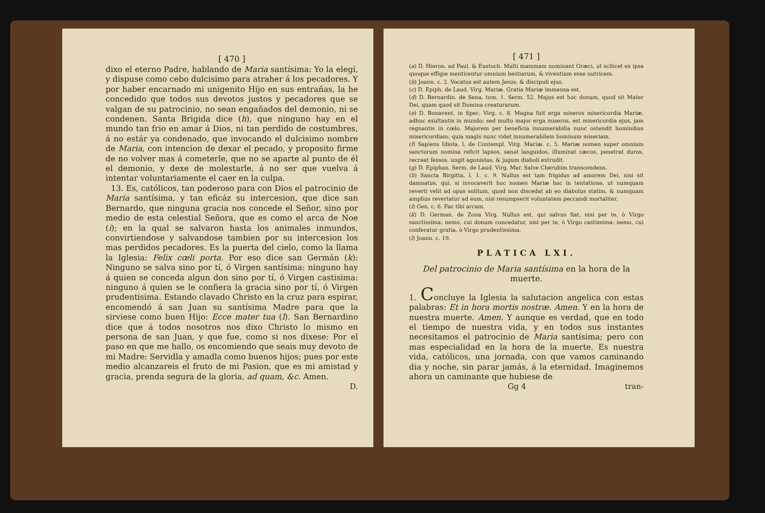[ 470 ]
dixo el eterno Padre, hablando de Maria santísima: Yo la elegí, y dispuse como cebo dulcisimo para atraher á los pecadores. Y por haber encarnado mi unigenito Hijo en sus entrañas, la he concedido que todos sus devotos justos y pecadores que se valgan de su patrocinio, no sean engañados del demonio, ni se condenen. Santa Brigida dice (h), que ninguno hay en el mundo tan frio en amar á Dios, ni tan perdido de costumbres, á no estár ya condenado, que invocando el dulcisimo nombre de Maria, con intencion de dexar el pecado, y proposito firme de no volver mas á cometerle, que no se aparte al punto de él el demonio, y dexe de molestarle, á no ser que vuelva á intentar voluntariamente el caer en la culpa.
13. Es, católicos, tan poderoso para con Dios el patrocinio de Maria santísima, y tan eficáz su intercesion, que dice san Bernardo, que ninguna gracia nos concede el Señor, sino por medio de esta celestial Señora, que es como el arca de Noe (i); en la qual se salvaron hasta los animales inmundos, convirtiendose y salvandose tambien por su intercesion los mas perdidos pecadores. Es la puerta del cielo, como la llama la Iglesia: Felix cœli porta. Por eso dice san Germán (k): Ninguno se salva sino por tí, ó Virgen santísima: ninguno hay á quien se conceda algun don sino por tí, ó Virgen castisima: ninguno á quien se le confiera la gracia sino por tí, ó Virgen prudentisima. Estando clavado Christo en la cruz para espirar, encomendó á san Juan su santísima Madre para que la sirviese como buen Hijo: Ecce mater tua (l). San Bernardino dice que á todos nosotros nos dixo Christo lo mismo en persona de san Juan, y que fue, como si nos dixese: Por el paso en que me hallo, os encomiendo que seais muy devoto de mi Madre: Servidla y amadla como buenos hijos; pues por este medio alcanzareis el fruto de mi Pasion, que es mi amistad y gracia, prenda segura de la gloria, ad quam, &c. Amen.
D.
[ 471 ]
(a) D. Hieron. ad Paul. & Eustoch. Multi mammam nominant Græci, ut scilicet ex ipsa quoque effigie mentirentur omnium bestiarum, & viventium esse nutricem.
(b) Joann. c. 2. Vocatus est autem Jesus, & discipuli ejus.
(c) D. Epiph. de Laud. Virg. Mariæ. Gratia Mariæ immensa est.
(d) D. Bernardin. de Sena, tom. 1. Serm. 52. Majus est hoc donum, quod sit Mater Dei, quam quod sit Domina creaturarum.
(e) D. Bonavent. in Spec. Virg. c. 8. Magna fuit erga miseros misericordia Mariæ, adhuc exultantis in mundo; sed multo major erga miseros, est misericordia ejus, jam regnantis in cœlo. Majorem per beneficia innumerabilia nunc ostendit hominibus misericordiam; quia magis nunc videt innumerabilem hominum miseriam.
(f) Sapiens Idiota. l. de Contempl. Virg. Mariæ. c. 5. Mariæ nomen super omnium sanctorum nomina reficit lapsos, sanat languidos, illuminat cæcos, penetrat duros, recreat fessos, ungit agonistas, & jugum diaboli extrudit.
(g) D. Epiphan. Serm. de Laud. Virg. Mar. Salve Cherubim transcendens.
(h) Sancta Birgitta, l. 1. c. 9. Nullus est tam frigidus ad amorem Dei, nisi sit damnatus, qui, si invocaverit hoc nomen Mariæ hac in tentatione, ut numquam reverti velit ad opus solitum, quod non discedat ab eo diabolus statim, & numquam amplius revertatur ad eum, nisi resumpserit voluntatem peccandi mortaliter.
(i) Gen. c. 6. Fac tibi arcam.
(k) D. German. de Zona Virg. Nullus est, qui salvus fiat, nisi per te, ò Virgo sanctissima: nemo, cui donum concedatur, nisi per te, ò Virgo castissima: nemo, cui conferatur gratia, ò Virgo prudentissima.
(l) Joann. c. 19.
PLATICA LXI.
Del patrocinio de Maria santísima en la hora de la muerte.
1. Concluye la Iglesia la salutacion angelica con estas palabras: Et in hora mortis nostræ. Amen. Y en la hora de nuestra muerte. Amen. Y aunque es verdad, que en todo el tiempo de nuestra vida, y en todos sus instantes necesitamos el patrocinio de Maria santísima; pero con mas especialidad en la hora de la muerte. Es nuestra vida, católicos, una jornada, con que vamos caminando dia y noche, sin parar jamás, á la eternidad. Imaginemos ahora un caminante que hubiese de
Gg 4 tran-